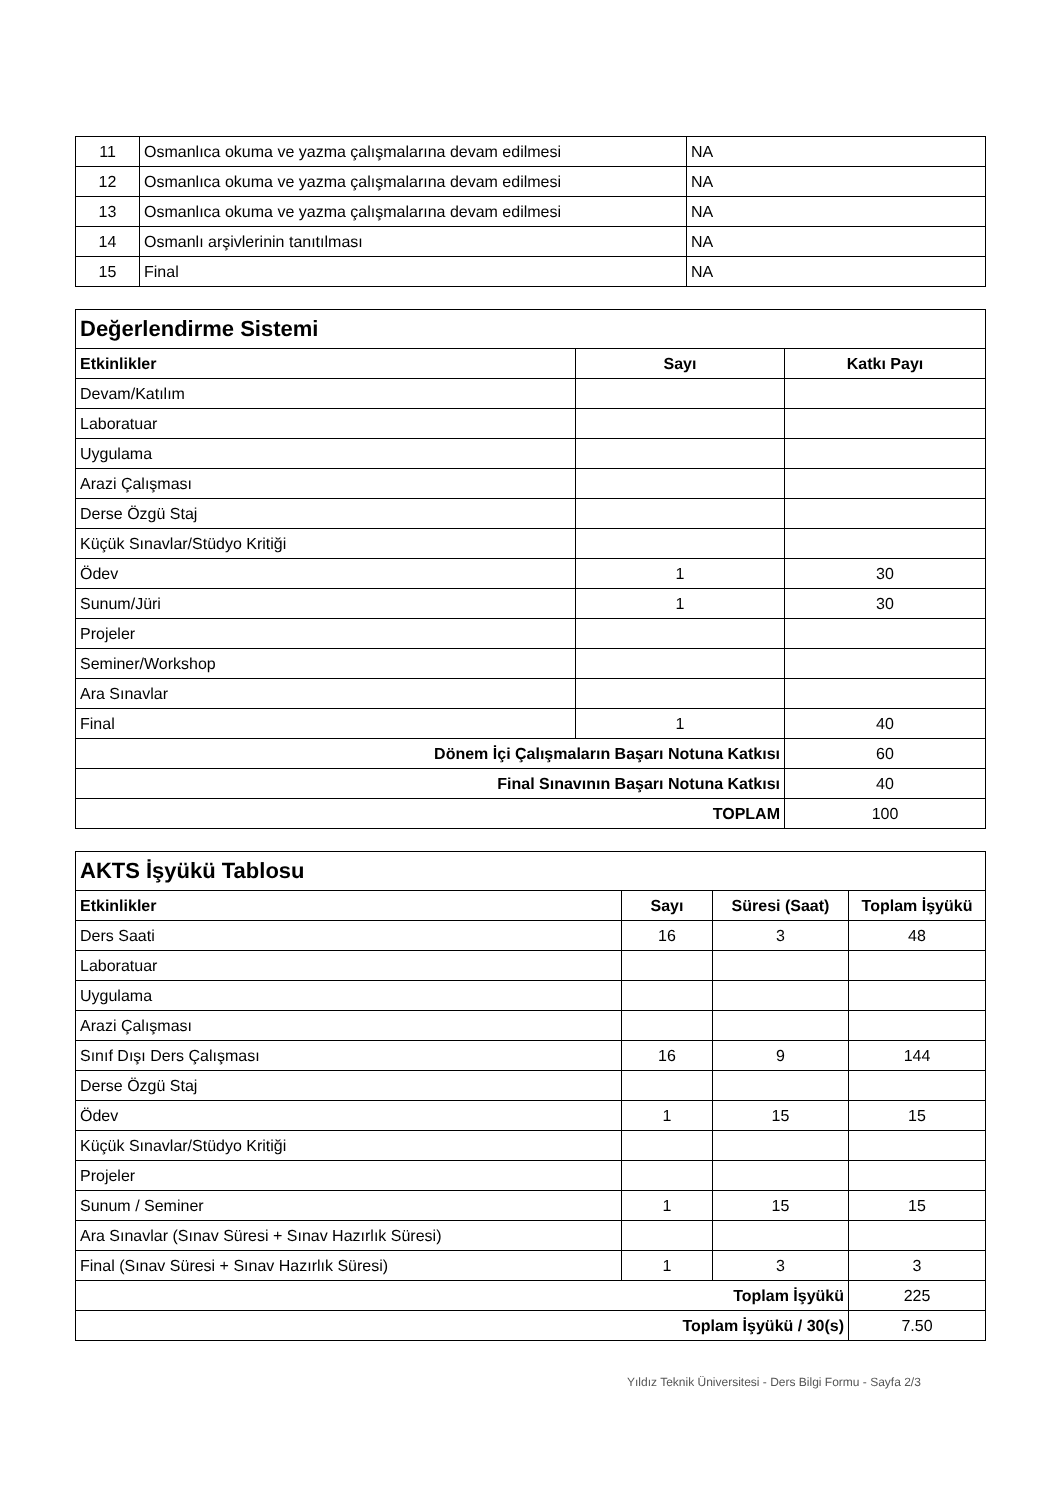| 11 | Osmanlıca okuma ve yazma çalışmalarına devam edilmesi | NA |
| 12 | Osmanlıca okuma ve yazma çalışmalarına devam edilmesi | NA |
| 13 | Osmanlıca okuma ve yazma çalışmalarına devam edilmesi | NA |
| 14 | Osmanlı arşivlerinin tanıtılması | NA |
| 15 | Final | NA |
| Değerlendirme Sistemi | | |
| Etkinlikler | Sayı | Katkı Payı |
| Devam/Katılım | | |
| Laboratuar | | |
| Uygulama | | |
| Arazi Çalışması | | |
| Derse Özgü Staj | | |
| Küçük Sınavlar/Stüdyo Kritiği | | |
| Ödev | 1 | 30 |
| Sunum/Jüri | 1 | 30 |
| Projeler | | |
| Seminer/Workshop | | |
| Ara Sınavlar | | |
| Final | 1 | 40 |
| Dönem İçi Çalışmaların Başarı Notuna Katkısı | | 60 |
| Final Sınavının Başarı Notuna Katkısı | | 40 |
| TOPLAM | | 100 |
| AKTS İşyükü Tablosu | | | |
| Etkinlikler | Sayı | Süresi (Saat) | Toplam İşyükü |
| Ders Saati | 16 | 3 | 48 |
| Laboratuar | | | |
| Uygulama | | | |
| Arazi Çalışması | | | |
| Sınıf Dışı Ders Çalışması | 16 | 9 | 144 |
| Derse Özgü Staj | | | |
| Ödev | 1 | 15 | 15 |
| Küçük Sınavlar/Stüdyo Kritiği | | | |
| Projeler | | | |
| Sunum / Seminer | 1 | 15 | 15 |
| Ara Sınavlar (Sınav Süresi + Sınav Hazırlık Süresi) | | | |
| Final (Sınav Süresi + Sınav Hazırlık Süresi) | 1 | 3 | 3 |
| Toplam İşyükü | | | 225 |
| Toplam İşyükü / 30(s) | | | 7.50 |
Yıldız Teknik Üniversitesi - Ders Bilgi Formu - Sayfa 2/3